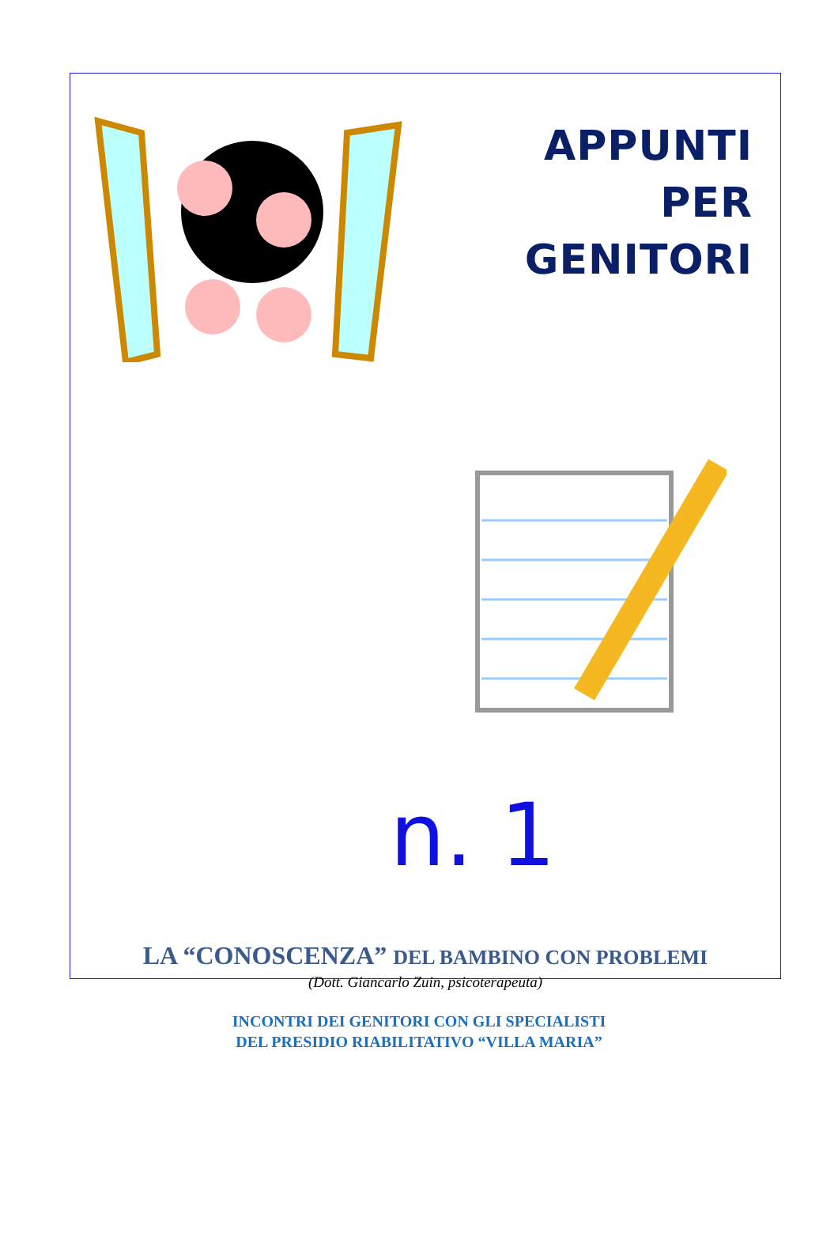APPUNTI
PER
GENITORI
n. 1
LA “CONOSCENZA” DEL BAMBINO CON PROBLEMI
(Dott. Giancarlo Zuin, psicoterapeuta)
INCONTRI DEI GENITORI CON GLI SPECIALISTI
DEL PRESIDIO RIABILITATIVO “VILLA MARIA”